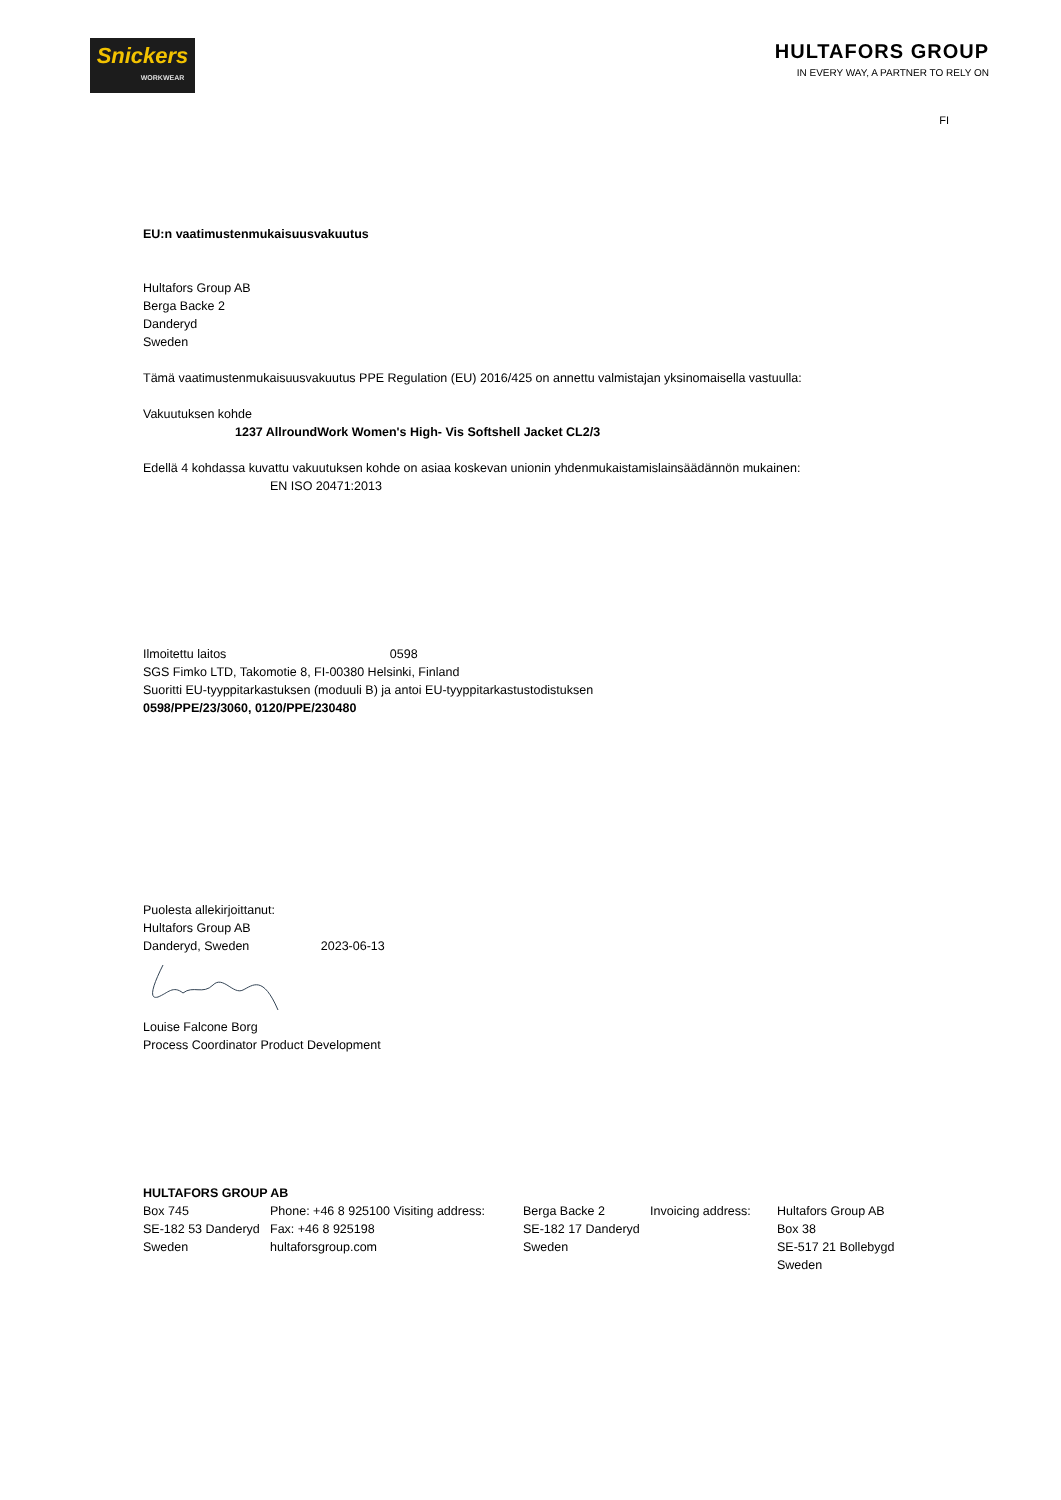Snickers
WORKWEAR
HULTAFORS GROUP
IN EVERY WAY, A PARTNER TO RELY ON
FI
EU:n vaatimustenmukaisuusvakuutus
Hultafors Group AB
Berga Backe 2
Danderyd
Sweden
Tämä vaatimustenmukaisuusvakuutus PPE Regulation (EU) 2016/425 on annettu valmistajan yksinomaisella vastuulla:
Vakuutuksen kohde
1237 AllroundWork Women's High- Vis Softshell Jacket CL2/3
Edellä 4 kohdassa kuvattu vakuutuksen kohde on asiaa koskevan unionin yhdenmukaistamislainsäädännön mukainen:
EN ISO 20471:2013
Ilmoitettu laitos 0598
SGS Fimko LTD, Takomotie 8, FI-00380 Helsinki, Finland
Suoritti EU-tyyppitarkastuksen (moduuli B) ja antoi EU-tyyppitarkastustodistuksen
0598/PPE/23/3060, 0120/PPE/230480
Puolesta allekirjoittanut:
Hultafors Group AB
Danderyd, Sweden 2023-06-13
Louise Falcone Borg
Process Coordinator Product Development
HULTAFORS GROUP AB
Box 745
SE-182 53 Danderyd
Sweden
Phone: +46 8 925100 Visiting address:
Fax: +46 8 925198
hultaforsgroup.com
Berga Backe 2
SE-182 17 Danderyd
Sweden
Invoicing address:
Hultafors Group AB
Box 38
SE-517 21 Bollebygd
Sweden